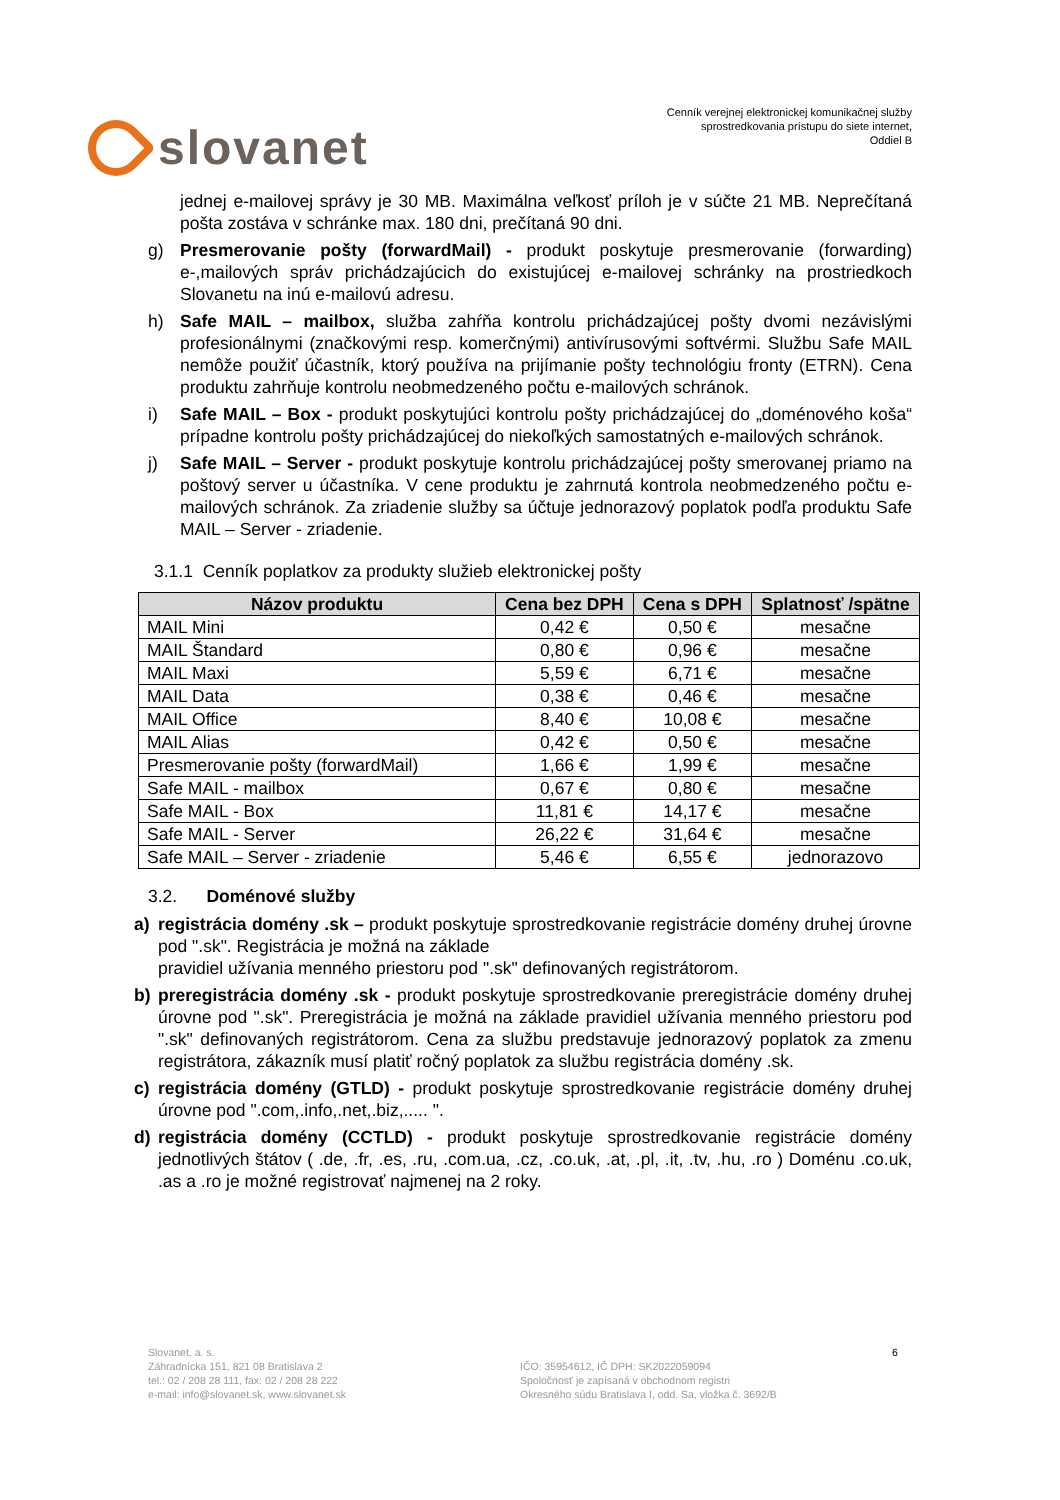slovanet
Cenník verejnej elektronickej komunikačnej služby
sprostredkovania prístupu do siete internet,
Oddiel B
jednej e-mailovej správy je 30 MB. Maximálna veľkosť príloh je v súčte 21 MB. Neprečítaná pošta zostáva v schránke max. 180 dni, prečítaná 90 dni.
g) Presmerovanie pošty (forwardMail) - produkt poskytuje presmerovanie (forwarding) e-,mailových správ prichádzajúcich do existujúcej e-mailovej schránky na prostriedkoch Slovanetu na inú e-mailovú adresu.
h) Safe MAIL – mailbox, služba zahŕňa kontrolu prichádzajúcej pošty dvomi nezávislými profesionálnymi (značkovými resp. komerčnými) antivírusovými softvérmi. Službu Safe MAIL nemôže použiť účastník, ktorý používa na prijímanie pošty technológiu fronty (ETRN). Cena produktu zahrňuje kontrolu neobmedzeného počtu e-mailových schránok.
i) Safe MAIL – Box - produkt poskytujúci kontrolu pošty prichádzajúcej do „doménového koša“ prípadne kontrolu pošty prichádzajúcej do niekoľkých samostatných e-mailových schránok.
j) Safe MAIL – Server - produkt poskytuje kontrolu prichádzajúcej pošty smerovanej priamo na poštový server u účastníka. V cene produktu je zahrnutá kontrola neobmedzeného počtu e-mailových schránok. Za zriadenie služby sa účtuje jednorazový poplatok podľa produktu Safe MAIL – Server - zriadenie.
3.1.1 Cenník poplatkov za produkty služieb elektronickej pošty
| Názov produktu | Cena bez DPH | Cena s DPH | Splatnosť /spätne |
| --- | --- | --- | --- |
| MAIL Mini | 0,42 € | 0,50 € | mesačne |
| MAIL Štandard | 0,80 € | 0,96 € | mesačne |
| MAIL Maxi | 5,59 € | 6,71 € | mesačne |
| MAIL Data | 0,38 € | 0,46 € | mesačne |
| MAIL Office | 8,40 € | 10,08 € | mesačne |
| MAIL Alias | 0,42 € | 0,50 € | mesačne |
| Presmerovanie pošty (forwardMail) | 1,66 € | 1,99 € | mesačne |
| Safe MAIL - mailbox | 0,67 € | 0,80 € | mesačne |
| Safe MAIL - Box | 11,81 € | 14,17 € | mesačne |
| Safe MAIL - Server | 26,22 € | 31,64 € | mesačne |
| Safe MAIL – Server - zriadenie | 5,46 € | 6,55 € | jednorazovo |
3.2. Doménové služby
a) registrácia domény .sk – produkt poskytuje sprostredkovanie registrácie domény druhej úrovne pod ".sk". Registrácia je možná na základe
pravidiel užívania menného priestoru pod ".sk" definovaných registrátorom.
b) preregistrácia domény .sk - produkt poskytuje sprostredkovanie preregistrácie domény druhej úrovne pod ".sk". Preregistrácia je možná na základe pravidiel užívania menného priestoru pod ".sk" definovaných registrátorom. Cena za službu predstavuje jednorazový poplatok za zmenu registrátora, zákazník musí platiť ročný poplatok za službu registrácia domény .sk.
c) registrácia domény (GTLD) - produkt poskytuje sprostredkovanie registrácie domény druhej úrovne pod ".com,.info,.net,.biz,..... ".
d) registrácia domény (CCTLD) - produkt poskytuje sprostredkovanie registrácie domény jednotlivých štátov ( .de, .fr, .es, .ru, .com.ua, .cz, .co.uk, .at, .pl, .it, .tv, .hu, .ro ) Doménu .co.uk, .as a .ro je možné registrovať najmenej na 2 roky.
Slovanet, a. s.
Záhradnícka 151, 821 08 Bratislava 2
tel.: 02 / 208 28 111, fax: 02 / 208 28 222
e-mail: info@slovanet.sk, www.slovanet.sk
IČO: 35954612, IČ DPH: SK2022059094
Spoločnosť je zapísaná v obchodnom registri
Okresného súdu Bratislava I, odd. Sa, vložka č. 3692/B
6